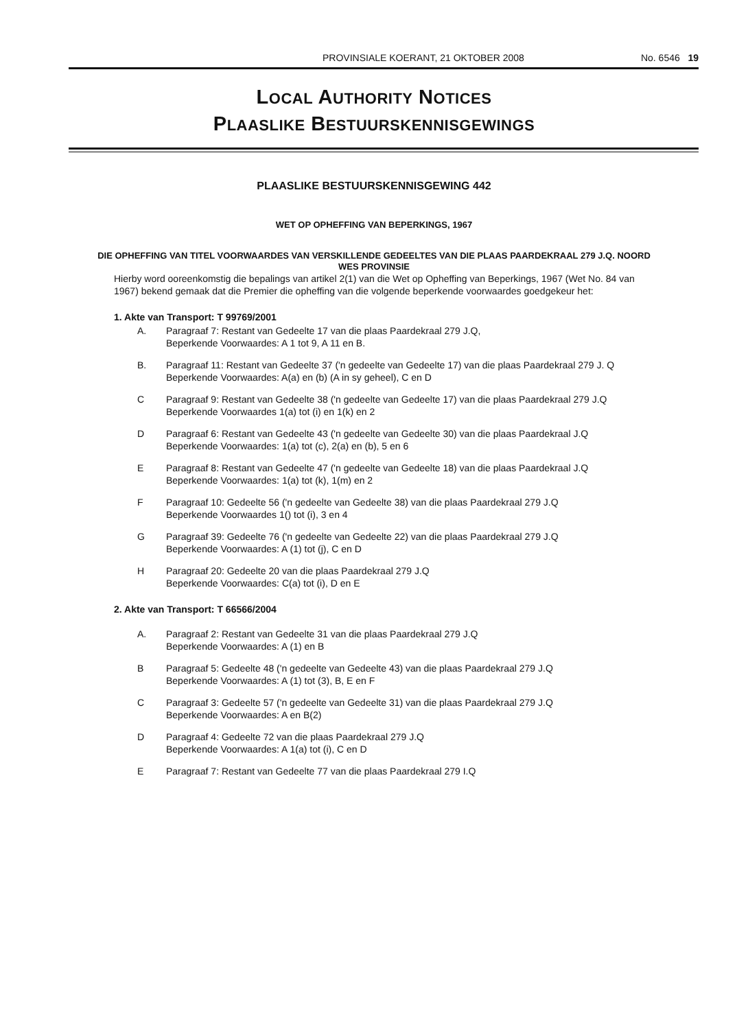PROVINSIALE KOERANT, 21 OKTOBER 2008 No. 6546 19
LOCAL AUTHORITY NOTICES
PLAASLIKE BESTUURSKENNISGEWINGS
PLAASLIKE BESTUURSKENNISGEWING 442
WET OP OPHEFFING VAN BEPERKINGS, 1967
DIE OPHEFFING VAN TITEL VOORWAARDES VAN VERSKILLENDE GEDEELTES VAN DIE PLAAS PAARDEKRAAL 279 J.Q. NOORD WES PROVINSIE
Hierby word ooreenkomstig die bepalings van artikel 2(1) van die Wet op Opheffing van Beperkings, 1967 (Wet No. 84 van 1967) bekend gemaak dat die Premier die opheffing van die volgende beperkende voorwaardes goedgekeur het:
1. Akte van Transport: T 99769/2001
A. Paragraaf 7: Restant van Gedeelte 17 van die plaas Paardekraal 279 J.Q,
Beperkende Voorwaardes: A 1 tot 9, A 11 en B.
B. Paragraaf 11: Restant van Gedeelte 37 ('n gedeelte van Gedeelte 17) van die plaas Paardekraal 279 J. Q
Beperkende Voorwaardes: A(a) en (b) (A in sy geheel), C en D
C Paragraaf 9: Restant van Gedeelte 38 ('n gedeelte van Gedeelte 17) van die plaas Paardekraal 279 J.Q
Beperkende Voorwaardes 1(a) tot (i) en 1(k) en 2
D Paragraaf 6: Restant van Gedeelte 43 ('n gedeelte van Gedeelte 30) van die plaas Paardekraal J.Q
Beperkende Voorwaardes: 1(a) tot (c), 2(a) en (b), 5 en 6
E Paragraaf 8: Restant van Gedeelte 47 ('n gedeelte van Gedeelte 18) van die plaas Paardekraal J.Q
Beperkende Voorwaardes: 1(a) tot (k), 1(m) en 2
F Paragraaf 10: Gedeelte 56 ('n gedeelte van Gedeelte 38) van die plaas Paardekraal 279 J.Q
Beperkende Voorwaardes 1() tot (i), 3 en 4
G Paragraaf 39: Gedeelte 76 ('n gedeelte van Gedeelte 22) van die plaas Paardekraal 279 J.Q
Beperkende Voorwaardes: A (1) tot (j), C en D
H Paragraaf 20: Gedeelte 20 van die plaas Paardekraal 279 J.Q
Beperkende Voorwaardes: C(a) tot (i), D en E
2. Akte van Transport: T 66566/2004
A. Paragraaf 2: Restant van Gedeelte 31 van die plaas Paardekraal 279 J.Q
Beperkende Voorwaardes: A (1) en B
B Paragraaf 5: Gedeelte 48 ('n gedeelte van Gedeelte 43) van die plaas Paardekraal 279 J.Q
Beperkende Voorwaardes: A (1) tot (3), B, E en F
C Paragraaf 3: Gedeelte 57 ('n gedeelte van Gedeelte 31) van die plaas Paardekraal 279 J.Q
Beperkende Voorwaardes: A en B(2)
D Paragraaf 4: Gedeelte 72 van die plaas Paardekraal 279 J.Q
Beperkende Voorwaardes: A 1(a) tot (i), C en D
E Paragraaf 7: Restant van Gedeelte 77 van die plaas Paardekraal 279 I.Q